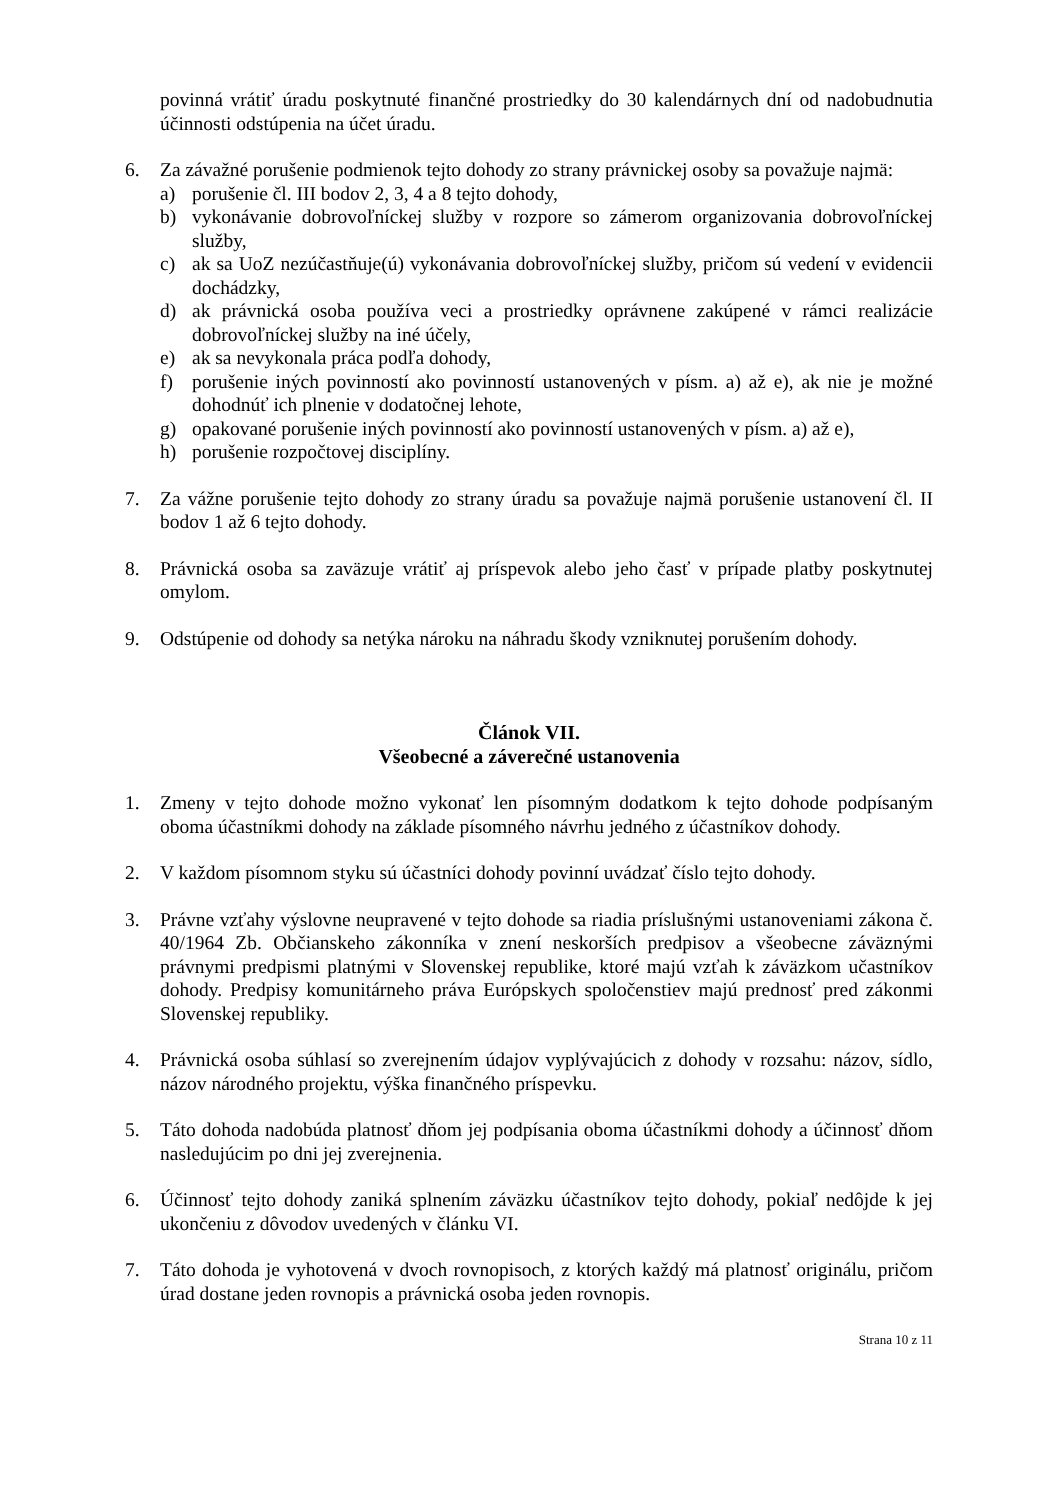povinná vrátiť úradu poskytnuté finančné prostriedky do 30 kalendárnych dní od nadobudnutia účinnosti odstúpenia na účet úradu.
6. Za závažné porušenie podmienok tejto dohody zo strany právnickej osoby sa považuje najmä:
a) porušenie čl. III bodov 2, 3, 4 a 8 tejto dohody,
b) vykonávanie dobrovoľníckej služby v rozpore so zámerom organizovania dobrovoľníckej služby,
c) ak sa UoZ nezúčastňuje(ú) vykonávania dobrovoľníckej služby, pričom sú vedení v evidencii dochádzky,
d) ak právnická osoba používa veci a prostriedky oprávnene zakúpené v rámci realizácie dobrovoľníckej služby na iné účely,
e) ak sa nevykonala práca podľa dohody,
f) porušenie iných povinností ako povinností ustanovených v písm. a) až e), ak nie je možné dohodnúť ich plnenie v dodatočnej lehote,
g) opakované porušenie iných povinností ako povinností ustanovených v písm. a) až e),
h) porušenie rozpočtovej disciplíny.
7. Za vážne porušenie tejto dohody zo strany úradu sa považuje najmä porušenie ustanovení čl. II bodov 1 až 6 tejto dohody.
8. Právnická osoba sa zaväzuje vrátiť aj príspevok alebo jeho časť v prípade platby poskytnutej omylom.
9. Odstúpenie od dohody sa netýka nároku na náhradu škody vzniknutej porušením dohody.
Článok VII.
Všeobecné a záverečné ustanovenia
1. Zmeny v tejto dohode možno vykonať len písomným dodatkom k tejto dohode podpísaným oboma účastníkmi dohody na základe písomného návrhu jedného z účastníkov dohody.
2. V každom písomnom styku sú účastníci dohody povinní uvádzať číslo tejto dohody.
3. Právne vzťahy výslovne neupravené v tejto dohode sa riadia príslušnými ustanoveniami zákona č. 40/1964 Zb. Občianskeho zákonníka v znení neskorších predpisov a všeobecne záväznými právnymi predpismi platnými v Slovenskej republike, ktoré majú vzťah k záväzkom učastníkov dohody. Predpisy komunitárneho práva Európskych spoločenstiev majú prednosť pred zákonmi Slovenskej republiky.
4. Právnická osoba súhlasí so zverejnením údajov vyplývajúcich z dohody v rozsahu: názov, sídlo, názov národného projektu, výška finančného príspevku.
5. Táto dohoda nadobúda platnosť dňom jej podpísania oboma účastníkmi dohody a účinnosť dňom nasledujúcim po dni jej zverejnenia.
6. Účinnosť tejto dohody zaniká splnením záväzku účastníkov tejto dohody, pokiaľ nedôjde k jej ukončeniu z dôvodov uvedených v článku VI.
7. Táto dohoda je vyhotovená v dvoch rovnopisoch, z ktorých každý má platnosť originálu, pričom úrad dostane jeden rovnopis a právnická osoba jeden rovnopis.
Strana 10 z 11